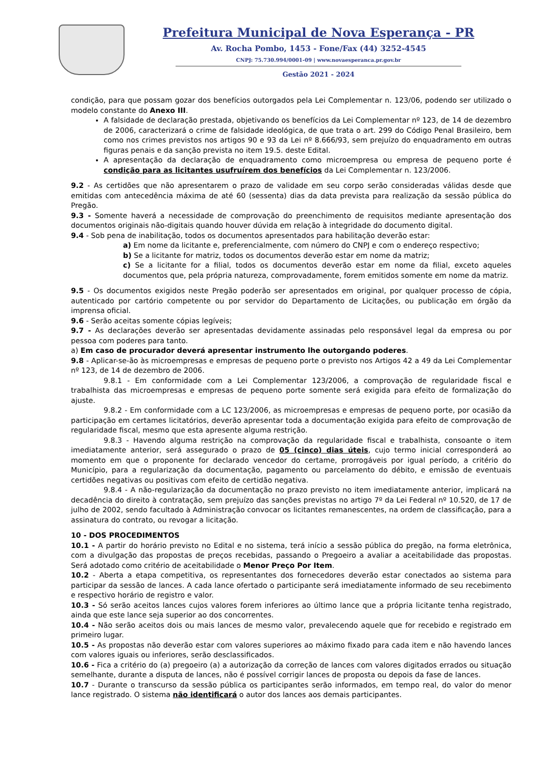Prefeitura Municipal de Nova Esperança - PR
Av. Rocha Pombo, 1453 - Fone/Fax (44) 3252-4545
CNPJ: 75.730.994/0001-09 | www.novaesperanca.pr.gov.br
Gestão 2021 - 2024
condição, para que possam gozar dos benefícios outorgados pela Lei Complementar n. 123/06, podendo ser utilizado o modelo constante do Anexo III.
A falsidade de declaração prestada, objetivando os benefícios da Lei Complementar nº 123, de 14 de dezembro de 2006, caracterizará o crime de falsidade ideológica, de que trata o art. 299 do Código Penal Brasileiro, bem como nos crimes previstos nos artigos 90 e 93 da Lei nº 8.666/93, sem prejuízo do enquadramento em outras figuras penais e da sanção prevista no item 19.5. deste Edital.
A apresentação da declaração de enquadramento como microempresa ou empresa de pequeno porte é condição para as licitantes usufruírem dos benefícios da Lei Complementar n. 123/2006.
9.2 - As certidões que não apresentarem o prazo de validade em seu corpo serão consideradas válidas desde que emitidas com antecedência máxima de até 60 (sessenta) dias da data prevista para realização da sessão pública do Pregão.
9.3 - Somente haverá a necessidade de comprovação do preenchimento de requisitos mediante apresentação dos documentos originais não-digitais quando houver dúvida em relação à integridade do documento digital.
9.4 - Sob pena de inabilitação, todos os documentos apresentados para habilitação deverão estar:
a) Em nome da licitante e, preferencialmente, com número do CNPJ e com o endereço respectivo;
b) Se a licitante for matriz, todos os documentos deverão estar em nome da matriz;
c) Se a licitante for a filial, todos os documentos deverão estar em nome da filial, exceto aqueles documentos que, pela própria natureza, comprovadamente, forem emitidos somente em nome da matriz.
9.5 - Os documentos exigidos neste Pregão poderão ser apresentados em original, por qualquer processo de cópia, autenticado por cartório competente ou por servidor do Departamento de Licitações, ou publicação em órgão da imprensa oficial.
9.6 - Serão aceitas somente cópias legíveis;
9.7 - As declarações deverão ser apresentadas devidamente assinadas pelo responsável legal da empresa ou por pessoa com poderes para tanto.
a) Em caso de procurador deverá apresentar instrumento lhe outorgando poderes.
9.8 - Aplicar-se-ão às microempresas e empresas de pequeno porte o previsto nos Artigos 42 a 49 da Lei Complementar nº 123, de 14 de dezembro de 2006.
9.8.1 - Em conformidade com a Lei Complementar 123/2006, a comprovação de regularidade fiscal e trabalhista das microempresas e empresas de pequeno porte somente será exigida para efeito de formalização do ajuste.
9.8.2 - Em conformidade com a LC 123/2006, as microempresas e empresas de pequeno porte, por ocasião da participação em certames licitatórios, deverão apresentar toda a documentação exigida para efeito de comprovação de regularidade fiscal, mesmo que esta apresente alguma restrição.
9.8.3 - Havendo alguma restrição na comprovação da regularidade fiscal e trabalhista, consoante o item imediatamente anterior, será assegurado o prazo de 05 (cinco) dias úteis, cujo termo inicial corresponderá ao momento em que o proponente for declarado vencedor do certame, prorrogáveis por igual período, a critério do Município, para a regularização da documentação, pagamento ou parcelamento do débito, e emissão de eventuais certidões negativas ou positivas com efeito de certidão negativa.
9.8.4 - A não-regularização da documentação no prazo previsto no item imediatamente anterior, implicará na decadência do direito à contratação, sem prejuízo das sanções previstas no artigo 7º da Lei Federal nº 10.520, de 17 de julho de 2002, sendo facultado à Administração convocar os licitantes remanescentes, na ordem de classificação, para a assinatura do contrato, ou revogar a licitação.
10 - DOS PROCEDIMENTOS
10.1 - A partir do horário previsto no Edital e no sistema, terá início a sessão pública do pregão, na forma eletrônica, com a divulgação das propostas de preços recebidas, passando o Pregoeiro a avaliar a aceitabilidade das propostas. Será adotado como critério de aceitabilidade o Menor Preço Por Item.
10.2 - Aberta a etapa competitiva, os representantes dos fornecedores deverão estar conectados ao sistema para participar da sessão de lances. A cada lance ofertado o participante será imediatamente informado de seu recebimento e respectivo horário de registro e valor.
10.3 - Só serão aceitos lances cujos valores forem inferiores ao último lance que a própria licitante tenha registrado, ainda que este lance seja superior ao dos concorrentes.
10.4 - Não serão aceitos dois ou mais lances de mesmo valor, prevalecendo aquele que for recebido e registrado em primeiro lugar.
10.5 - As propostas não deverão estar com valores superiores ao máximo fixado para cada item e não havendo lances com valores iguais ou inferiores, serão desclassificados.
10.6 - Fica a critério do (a) pregoeiro (a) a autorização da correção de lances com valores digitados errados ou situação semelhante, durante a disputa de lances, não é possível corrigir lances de proposta ou depois da fase de lances.
10.7 - Durante o transcurso da sessão pública os participantes serão informados, em tempo real, do valor do menor lance registrado. O sistema não identificará o autor dos lances aos demais participantes.